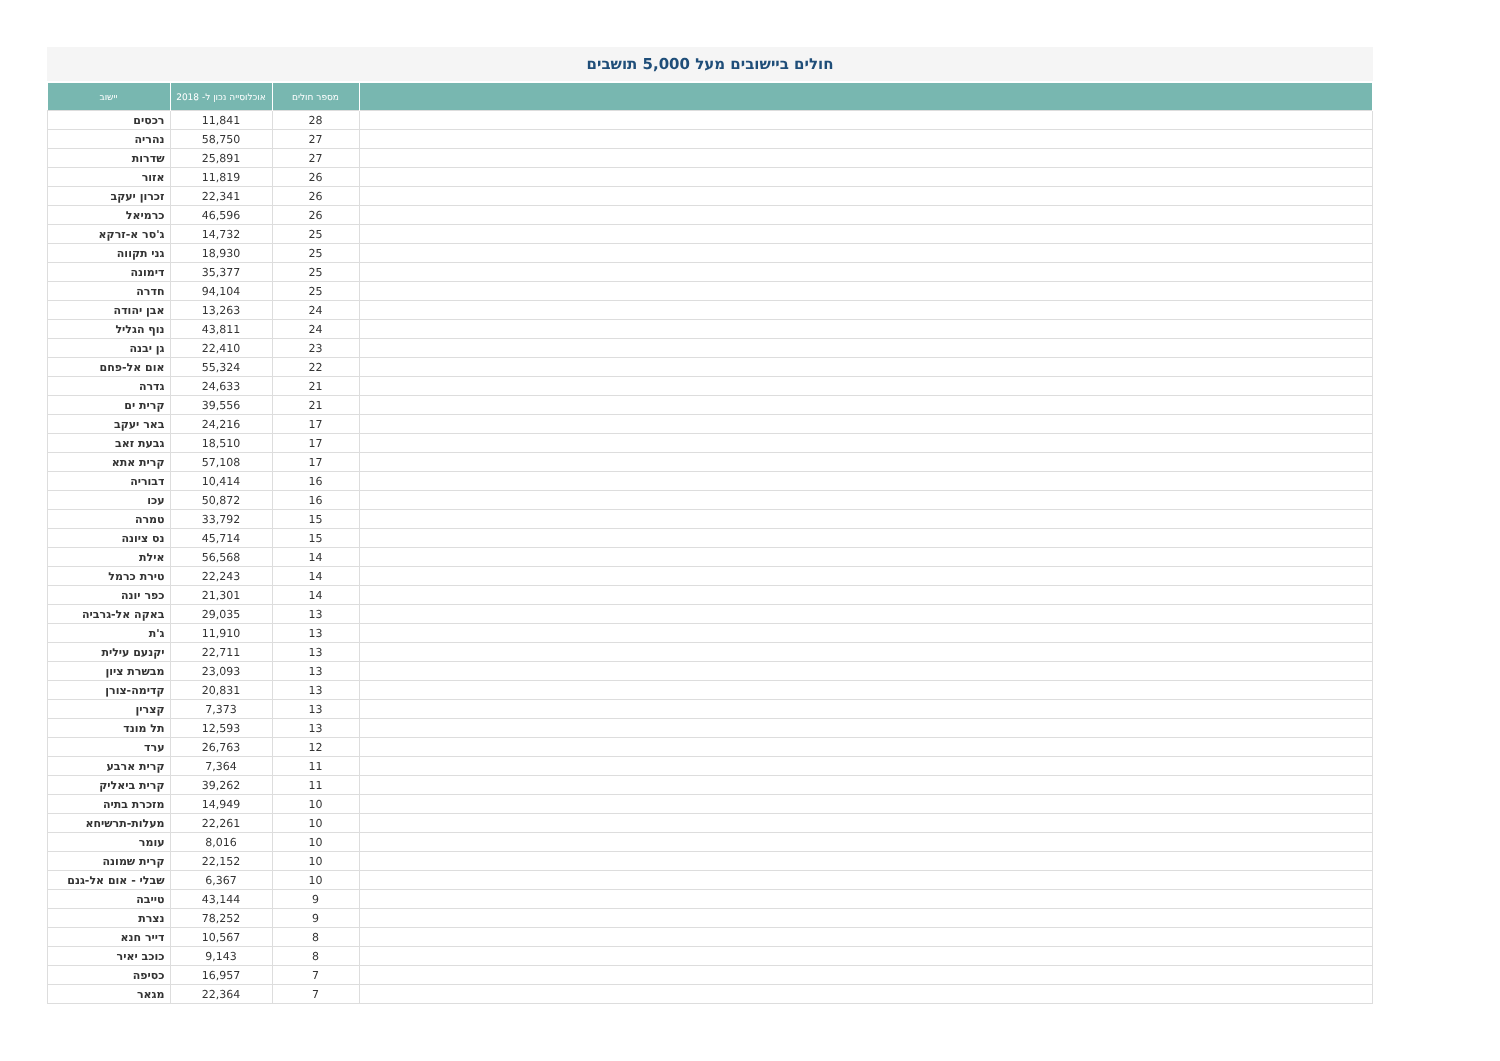חולים ביישובים מעל 5,000 תושבים
| יישוב | אוכלוסייה נכון ל- 2018 | מספר חולים | |
| --- | --- | --- | --- |
| רכסים | 11,841 | 28 | |
| נהריה | 58,750 | 27 | |
| שדרות | 25,891 | 27 | |
| אזור | 11,819 | 26 | |
| זכרון יעקב | 22,341 | 26 | |
| כרמיאל | 46,596 | 26 | |
| ג'סר א-זרקא | 14,732 | 25 | |
| גני תקווה | 18,930 | 25 | |
| דימונה | 35,377 | 25 | |
| חדרה | 94,104 | 25 | |
| אבן יהודה | 13,263 | 24 | |
| נוף הגליל | 43,811 | 24 | |
| גן יבנה | 22,410 | 23 | |
| אום אל-פחם | 55,324 | 22 | |
| גדרה | 24,633 | 21 | |
| קרית ים | 39,556 | 21 | |
| באר יעקב | 24,216 | 17 | |
| גבעת זאב | 18,510 | 17 | |
| קרית אתא | 57,108 | 17 | |
| דבוריה | 10,414 | 16 | |
| עכו | 50,872 | 16 | |
| טמרה | 33,792 | 15 | |
| נס ציונה | 45,714 | 15 | |
| אילת | 56,568 | 14 | |
| טירת כרמל | 22,243 | 14 | |
| כפר יונה | 21,301 | 14 | |
| באקה אל-גרביה | 29,035 | 13 | |
| ג'ת | 11,910 | 13 | |
| יקנעם עילית | 22,711 | 13 | |
| מבשרת ציון | 23,093 | 13 | |
| קדימה-צורן | 20,831 | 13 | |
| קצרין | 7,373 | 13 | |
| תל מונד | 12,593 | 13 | |
| ערד | 26,763 | 12 | |
| קרית ארבע | 7,364 | 11 | |
| קרית ביאליק | 39,262 | 11 | |
| מזכרת בתיה | 14,949 | 10 | |
| מעלות-תרשיחא | 22,261 | 10 | |
| עומר | 8,016 | 10 | |
| קרית שמונה | 22,152 | 10 | |
| שבלי - אום אל-גנם | 6,367 | 10 | |
| טייבה | 43,144 | 9 | |
| נצרת | 78,252 | 9 | |
| דייר חנא | 10,567 | 8 | |
| כוכב יאיר | 9,143 | 8 | |
| כסיפה | 16,957 | 7 | |
| מגאר | 22,364 | 7 | |